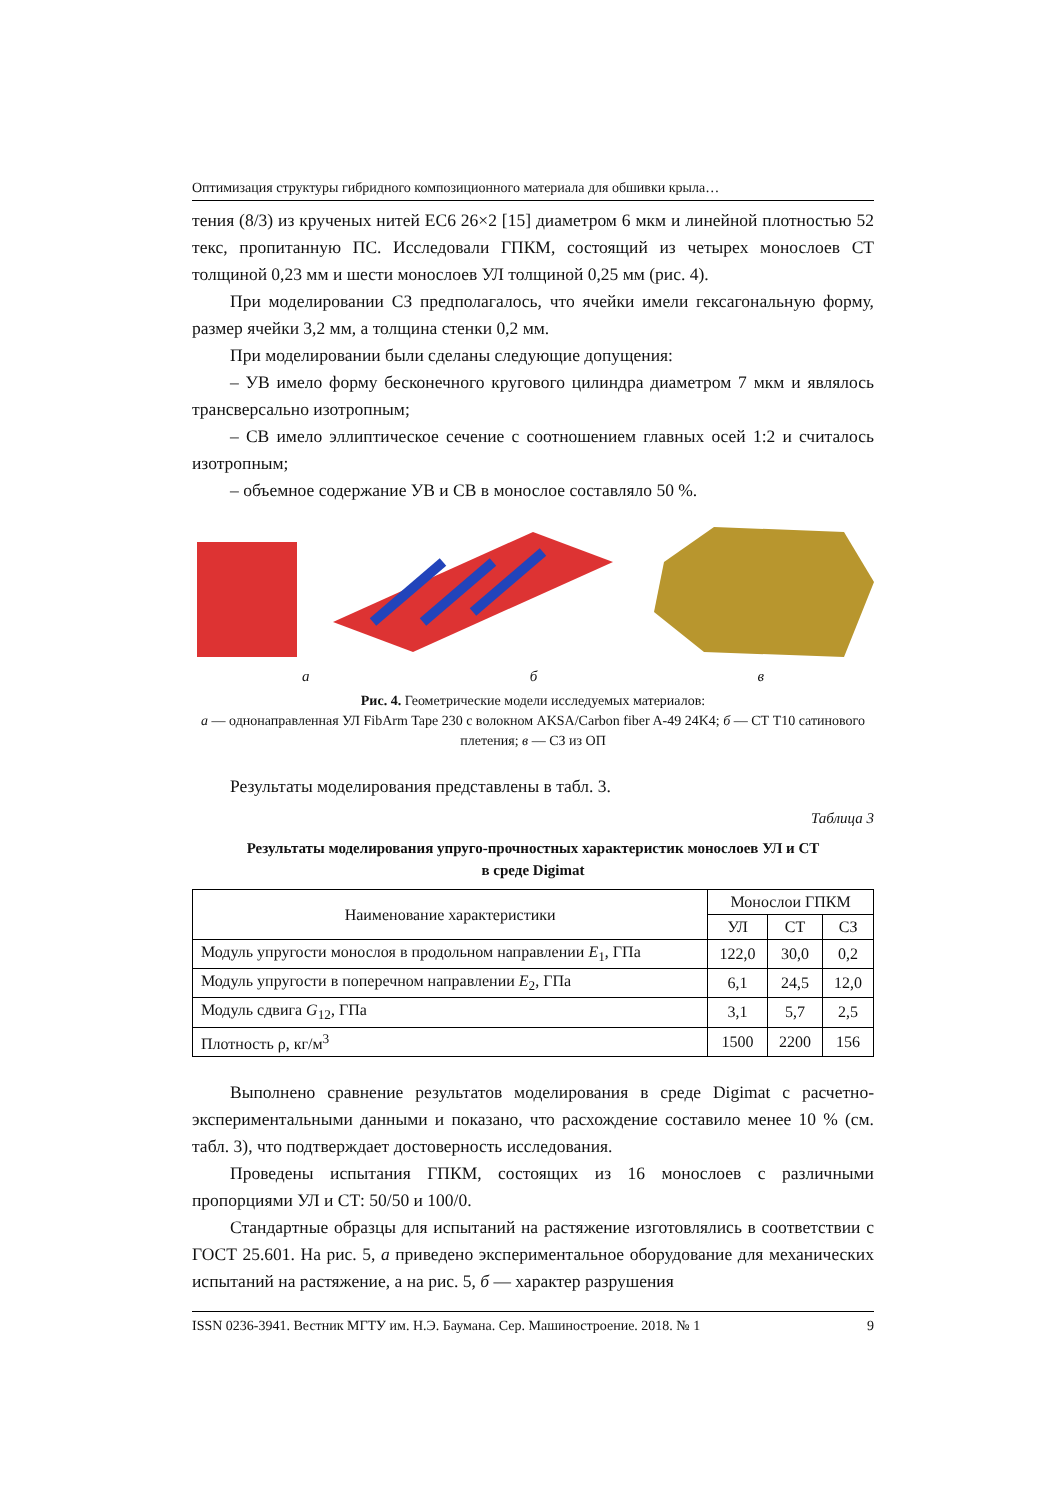Оптимизация структуры гибридного композиционного материала для обшивки крыла…
тения (8/3) из крученых нитей EC6 26×2 [15] диаметром 6 мкм и линейной плотностью 52 текс, пропитанную ПС. Исследовали ГПКМ, состоящий из четырех монослоев СТ толщиной 0,23 мм и шести монослоев УЛ толщиной 0,25 мм (рис. 4).
При моделировании СЗ предполагалось, что ячейки имели гексагональную форму, размер ячейки 3,2 мм, а толщина стенки 0,2 мм.
При моделировании были сделаны следующие допущения:
– УВ имело форму бесконечного кругового цилиндра диаметром 7 мкм и являлось трансверсально изотропным;
– СВ имело эллиптическое сечение с соотношением главных осей 1:2 и считалось изотропным;
– объемное содержание УВ и СВ в монослое составляло 50 %.
а б в
Рис. 4. Геометрические модели исследуемых материалов:
а — однонаправленная УЛ FibArm Tape 230 с волокном AKSA/Carbon fiber A-49 24K4; б — СТ Т10 сатинового плетения; в — СЗ из ОП
Результаты моделирования представлены в табл. 3.
Таблица 3
Результаты моделирования упруго-прочностных характеристик монослоев УЛ и СТ
в среде Digimat
| Наименование характеристики | Монослои ГПКМ | | |
| --- | --- | --- | --- |
| | УЛ | СТ | СЗ |
| Модуль упругости монослоя в продольном направлении E<sub>1</sub>, ГПа | 122,0 | 30,0 | 0,2 |
| Модуль упругости в поперечном направлении E<sub>2</sub>, ГПа | 6,1 | 24,5 | 12,0 |
| Модуль сдвига G<sub>12</sub>, ГПа | 3,1 | 5,7 | 2,5 |
| Плотность ρ, кг/м<sup>3</sup> | 1500 | 2200 | 156 |
Выполнено сравнение результатов моделирования в среде Digimat с расчетно-экспериментальными данными и показано, что расхождение составило менее 10 % (см. табл. 3), что подтверждает достоверность исследования.
Проведены испытания ГПКМ, состоящих из 16 монослоев с различными пропорциями УЛ и СТ: 50/50 и 100/0.
Стандартные образцы для испытаний на растяжение изготовлялись в соответствии с ГОСТ 25.601. На рис. 5, а приведено экспериментальное оборудование для механических испытаний на растяжение, а на рис. 5, б — характер разрушения
ISSN 0236-3941. Вестник МГТУ им. Н.Э. Баумана. Сер. Машиностроение. 2018. № 1 9